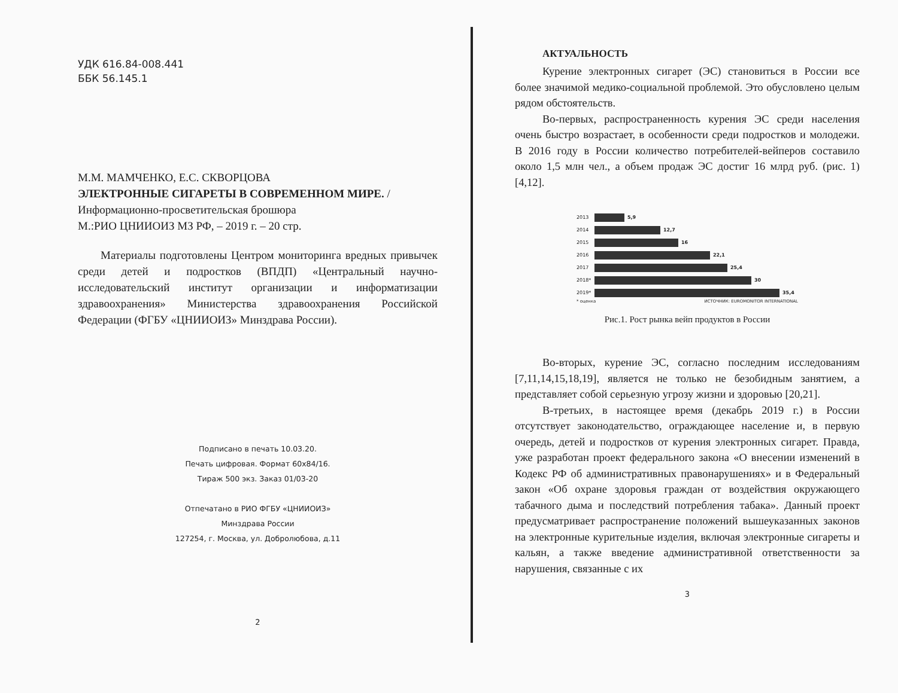УДК 616.84-008.441
ББК 56.145.1
М.М. МАМЧЕНКО, Е.С. СКВОРЦОВА
ЭЛЕКТРОННЫЕ СИГАРЕТЫ В СОВРЕМЕННОМ МИРЕ. /
Информационно-просветительская брошюра
М.:РИО ЦНИИОИЗ МЗ РФ, – 2019 г. – 20 стр.
Материалы подготовлены Центром мониторинга вредных привычек среди детей и подростков (ВПДП) «Центральный научно-исследовательский институт организации и информатизации здравоохранения» Министерства здравоохранения Российской Федерации (ФГБУ «ЦНИИОИЗ» Минздрава России).
Подписано в печать 10.03.20.
Печать цифровая. Формат 60х84/16.
Тираж 500 экз. Заказ 01/03-20
Отпечатано в РИО ФГБУ «ЦНИИОИЗ»
Минздрава России
127254, г. Москва, ул. Добролюбова, д.11
2
АКТУАЛЬНОСТЬ
Курение электронных сигарет (ЭС) становиться в России все более значимой медико-социальной проблемой. Это обусловлено целым рядом обстоятельств.
Во-первых, распространенность курения ЭС среди населения очень быстро возрастает, в особенности среди подростков и молодежи. В 2016 году в России количество потребителей-вейперов составило около 1,5 млн чел., а объем продаж ЭС достиг 16 млрд руб. (рис. 1) [4,12].
2013 5,9
2014 12,7
2015 16
2016 22,1
2017 25,4
2018* 30
2019* 35,4
* оценка ИСТОЧНИК: EUROMONITOR INTERNATIONAL
Рис.1. Рост рынка вейп продуктов в России
Во-вторых, курение ЭС, согласно последним исследованиям [7,11,14,15,18,19], является не только не безобидным занятием, а представляет собой серьезную угрозу жизни и здоровью [20,21].
В-третьих, в настоящее время (декабрь 2019 г.) в России отсутствует законодательство, ограждающее население и, в первую очередь, детей и подростков от курения электронных сигарет. Правда, уже разработан проект федерального закона «О внесении изменений в Кодекс РФ об административных правонарушениях» и в Федеральный закон «Об охране здоровья граждан от воздействия окружающего табачного дыма и последствий потребления табака». Данный проект предусматривает распространение положений вышеуказанных законов на электронные курительные изделия, включая электронные сигареты и кальян, а также введение административной ответственности за нарушения, связанные с их
3